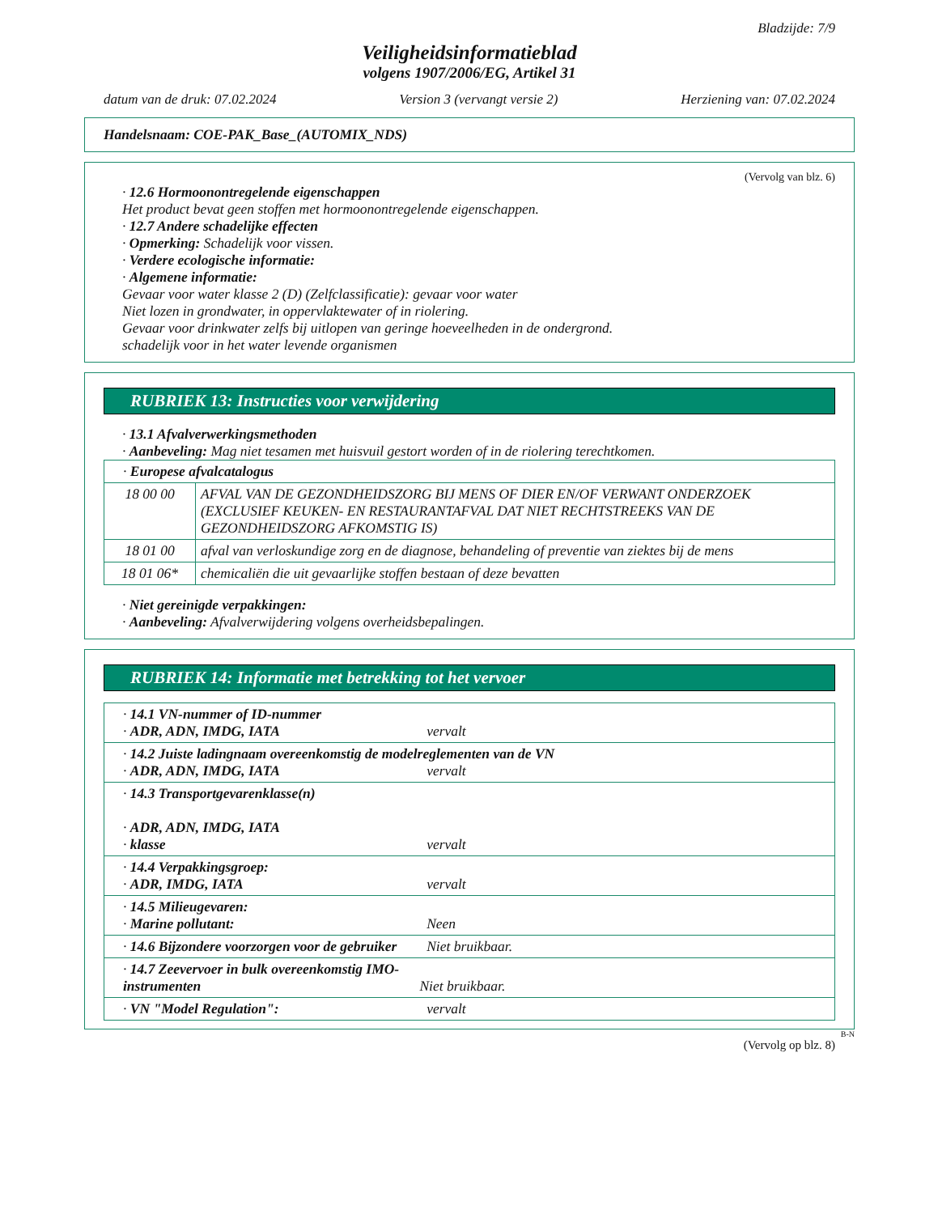Bladzijde: 7/9
Veiligheidsinformatieblad
volgens 1907/2006/EG, Artikel 31
datum van de druk: 07.02.2024 Version 3 (vervangt versie 2) Herziening van: 07.02.2024
Handelsnaam: COE-PAK_Base_(AUTOMIX_NDS)
(Vervolg van blz. 6)
· 12.6 Hormoonontregelende eigenschappen
Het product bevat geen stoffen met hormoonontregelende eigenschappen.
· 12.7 Andere schadelijke effecten
· Opmerking: Schadelijk voor vissen.
· Verdere ecologische informatie:
· Algemene informatie:
Gevaar voor water klasse 2 (D) (Zelfclassificatie): gevaar voor water
Niet lozen in grondwater, in oppervlaktewater of in riolering.
Gevaar voor drinkwater zelfs bij uitlopen van geringe hoeveelheden in de ondergrond.
schadelijk voor in het water levende organismen
RUBRIEK 13: Instructies voor verwijdering
· 13.1 Afvalverwerkingsmethoden
· Aanbeveling: Mag niet tesamen met huisvuil gestort worden of in de riolering terechtkomen.
| · Europese afvalcatalogus | |
| 18 00 00 | AFVAL VAN DE GEZONDHEIDSZORG BIJ MENS OF DIER EN/OF VERWANT ONDERZOEK (EXCLUSIEF KEUKEN- EN RESTAURANTAFVAL DAT NIET RECHTSTREEKS VAN DE GEZONDHEIDSZORG AFKOMSTIG IS) |
| 18 01 00 | afval van verloskundige zorg en de diagnose, behandeling of preventie van ziektes bij de mens |
| 18 01 06* | chemicaliën die uit gevaarlijke stoffen bestaan of deze bevatten |
· Niet gereinigde verpakkingen:
· Aanbeveling: Afvalverwijdering volgens overheidsbepalingen.
RUBRIEK 14: Informatie met betrekking tot het vervoer
| · 14.1 VN-nummer of ID-nummer · ADR, ADN, IMDG, IATA vervalt |
| · 14.2 Juiste ladingnaam overeenkomstig de modelreglementen van de VN · ADR, ADN, IMDG, IATA vervalt |
| · 14.3 Transportgevarenklasse(n) · ADR, ADN, IMDG, IATA · klasse vervalt |
| · 14.4 Verpakkingsgroep: · ADR, IMDG, IATA vervalt |
| · 14.5 Milieugevaren: · Marine pollutant: Neen |
| · 14.6 Bijzondere voorzorgen voor de gebruiker Niet bruikbaar. |
| · 14.7 Zeevervoer in bulk overeenkomstig IMO- instrumenten Niet bruikbaar. |
| · VN "Model Regulation": vervalt |
B-N
(Vervolg op blz. 8)